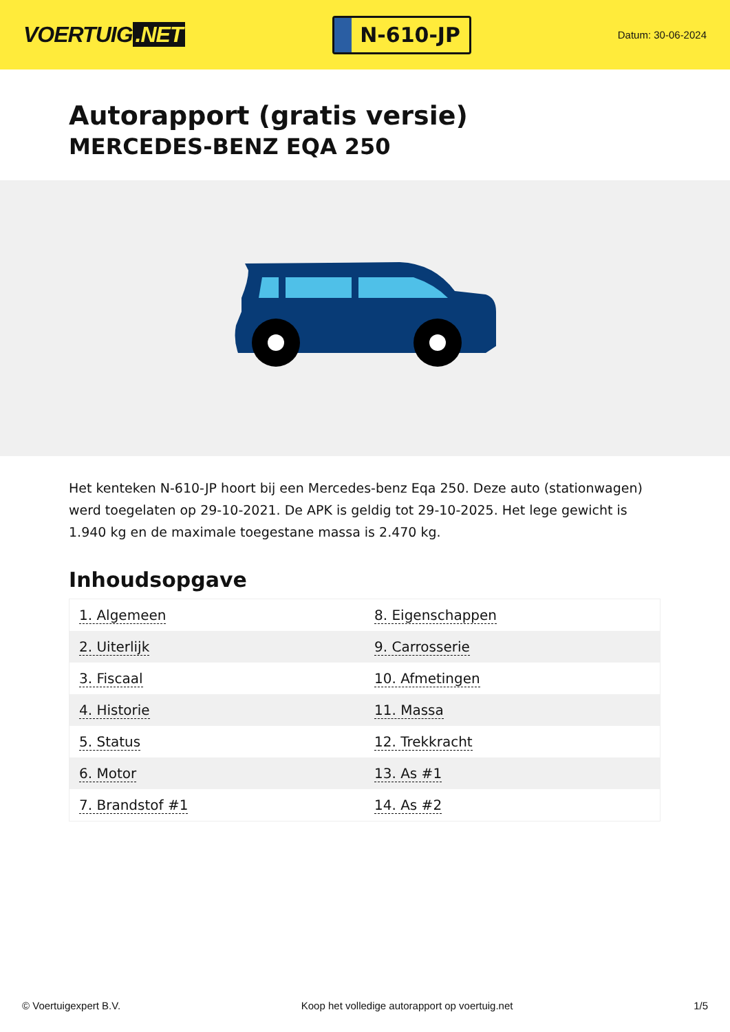VOERTUIG.NET
N-610-JP
Datum: 30-06-2024
Autorapport (gratis versie)
MERCEDES-BENZ EQA 250
Het kenteken N-610-JP hoort bij een Mercedes-benz Eqa 250. Deze auto (stationwagen) werd toegelaten op 29-10-2021. De APK is geldig tot 29-10-2025. Het lege gewicht is 1.940 kg en de maximale toegestane massa is 2.470 kg.
Inhoudsopgave
| 1. Algemeen | 8. Eigenschappen |
| 2. Uiterlijk | 9. Carrosserie |
| 3. Fiscaal | 10. Afmetingen |
| 4. Historie | 11. Massa |
| 5. Status | 12. Trekkracht |
| 6. Motor | 13. As #1 |
| 7. Brandstof #1 | 14. As #2 |
© Voertuigexpert B.V. Koop het volledige autorapport op voertuig.net 1/5